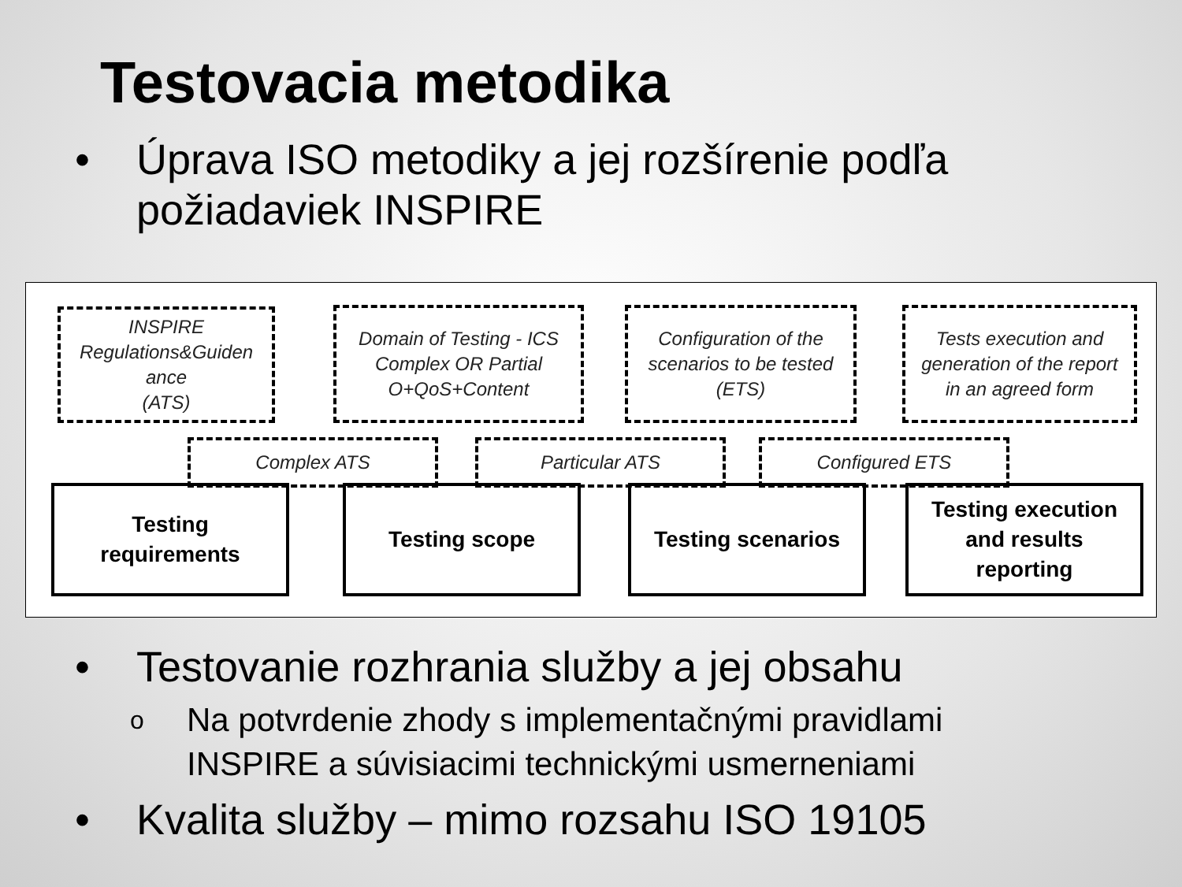Testovacia metodika
• Úprava ISO metodiky a jej rozšírenie podľa
požiadaviek INSPIRE
INSPIRE
Regulations&Guiden
ance
(ATS)
Domain of Testing - ICS
Complex OR Partial
O+QoS+Content
Configuration of the
scenarios to be tested
(ETS)
Tests execution and
generation of the report
in an agreed form
Complex ATS Particular ATS Configured ETS
Testing
requirements
Testing scope Testing scenarios
Testing execution
and results
reporting
• Testovanie rozhrania služby a jej obsahu
o Na potvrdenie zhody s implementačnými pravidlami
INSPIRE a súvisiacimi technickými usmerneniami
• Kvalita služby – mimo rozsahu ISO 19105